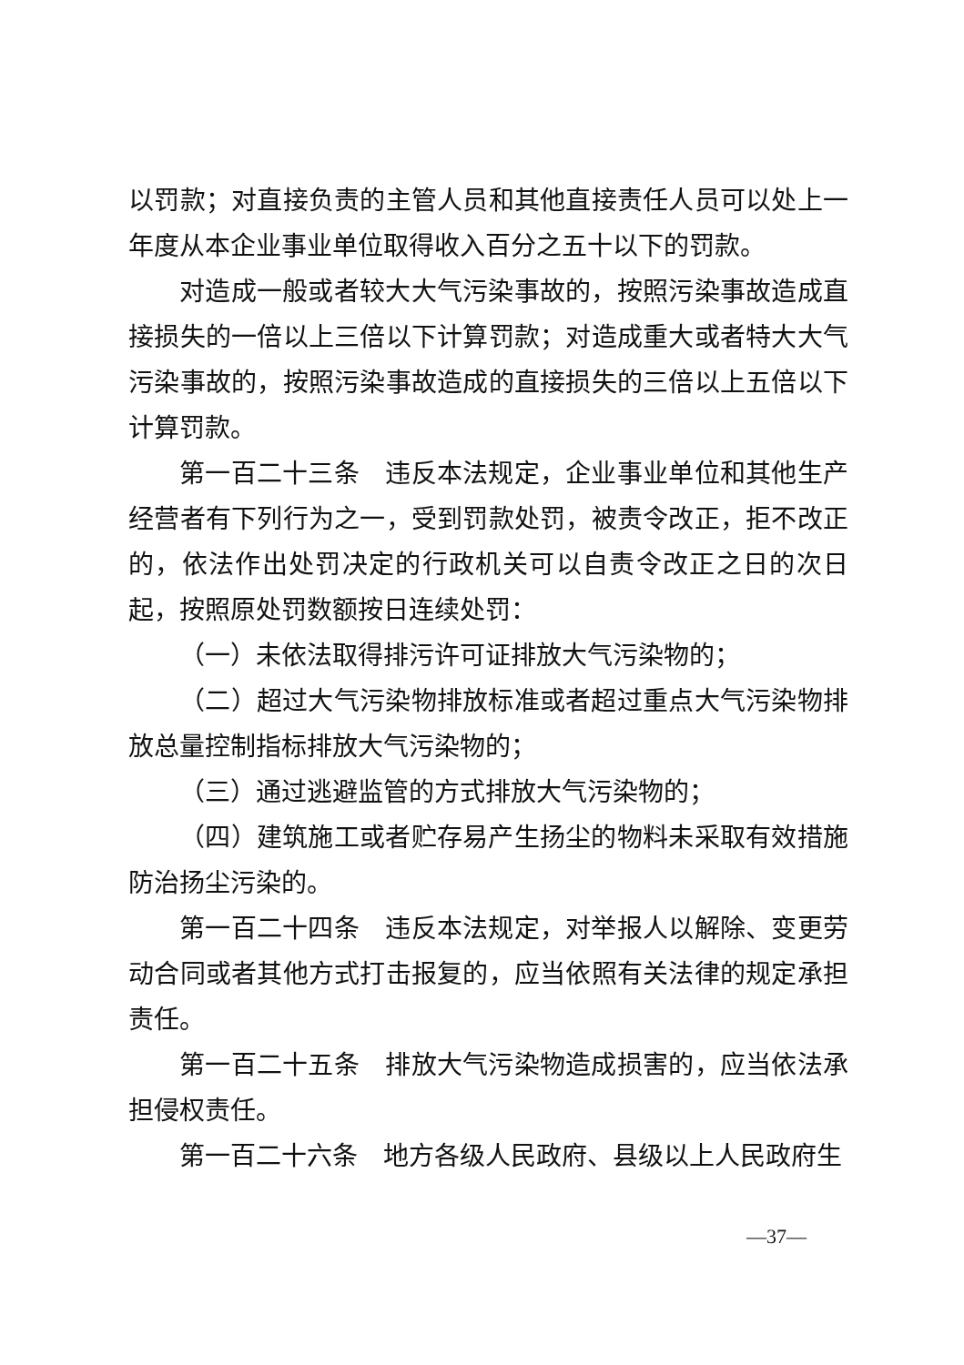以罚款；对直接负责的主管人员和其他直接责任人员可以处上一年度从本企业事业单位取得收入百分之五十以下的罚款。
对造成一般或者较大大气污染事故的，按照污染事故造成直接损失的一倍以上三倍以下计算罚款；对造成重大或者特大大气污染事故的，按照污染事故造成的直接损失的三倍以上五倍以下计算罚款。
第一百二十三条　违反本法规定，企业事业单位和其他生产经营者有下列行为之一，受到罚款处罚，被责令改正，拒不改正的，依法作出处罚决定的行政机关可以自责令改正之日的次日起，按照原处罚数额按日连续处罚：
（一）未依法取得排污许可证排放大气污染物的；
（二）超过大气污染物排放标准或者超过重点大气污染物排放总量控制指标排放大气污染物的；
（三）通过逃避监管的方式排放大气污染物的；
（四）建筑施工或者贮存易产生扬尘的物料未采取有效措施防治扬尘污染的。
第一百二十四条　违反本法规定，对举报人以解除、变更劳动合同或者其他方式打击报复的，应当依照有关法律的规定承担责任。
第一百二十五条　排放大气污染物造成损害的，应当依法承担侵权责任。
第一百二十六条　地方各级人民政府、县级以上人民政府生
—37—